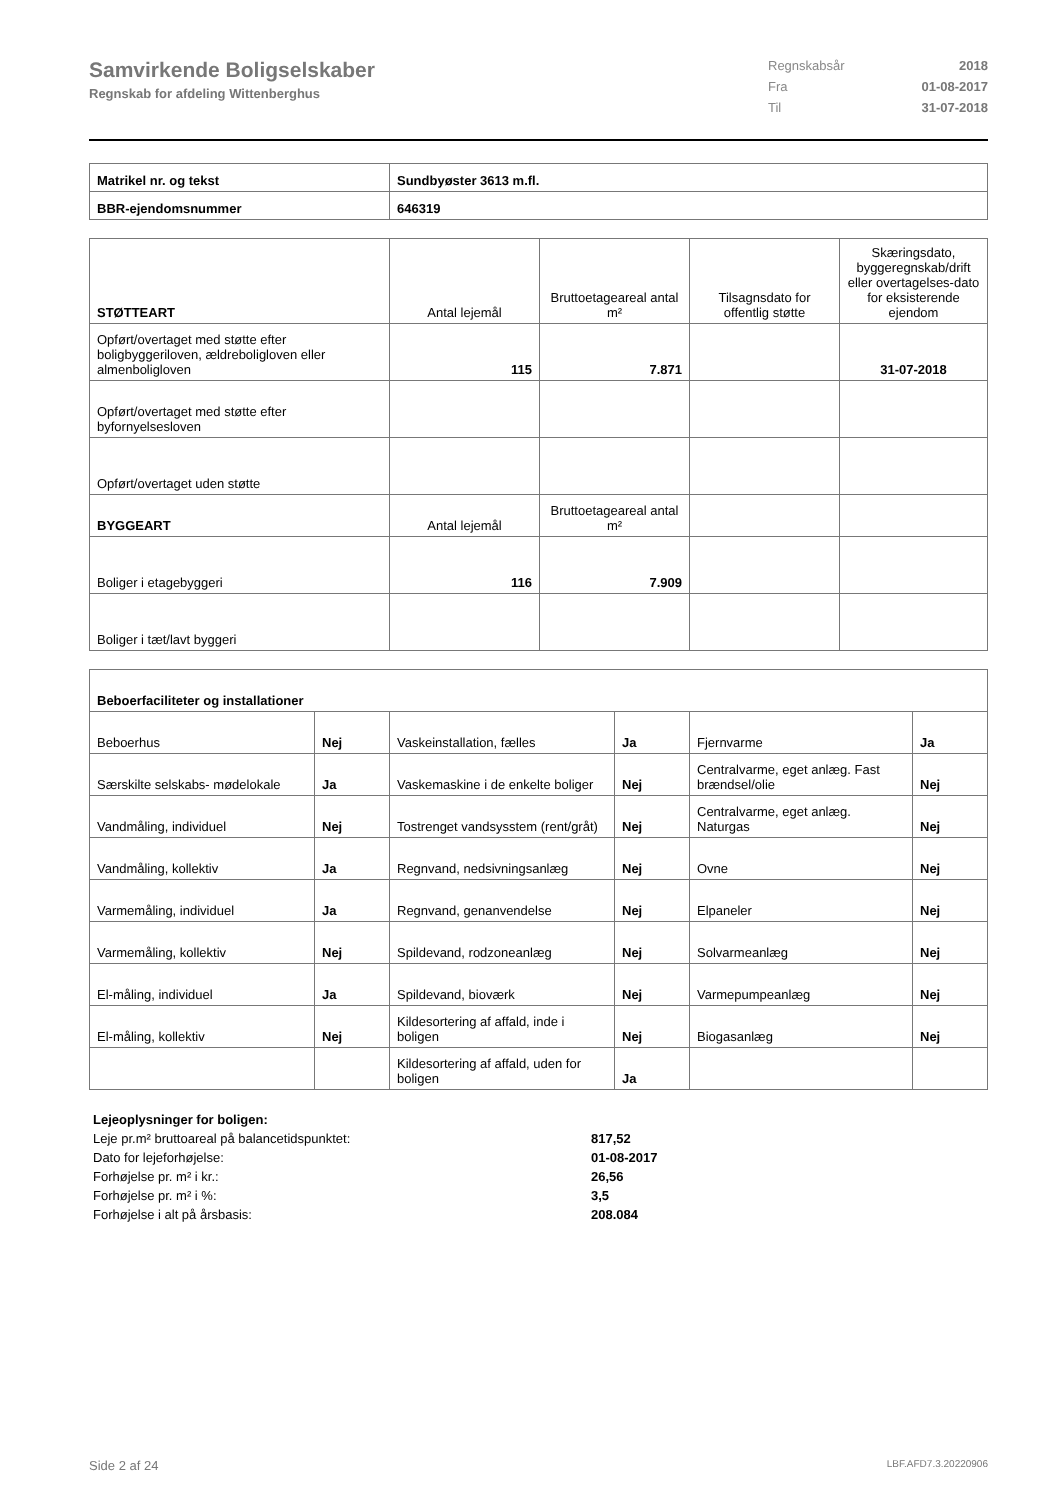Samvirkende Boligselskaber
Regnskab for afdeling Wittenberghus
Regnskabsår 2018
Fra 01-08-2017
Til 31-07-2018
| Matrikel nr. og tekst | Sundbyøster 3613 m.fl. |
| BBR-ejendomsnummer | 646319 |
| STØTTEART | Antal lejemål | Bruttoetageareal antal m² | Tilsagnsdato for offentlig støtte | Skæringsdato, byggeregnskab/drift eller overtagelses-dato for eksisterende ejendom |
| --- | --- | --- | --- | --- |
| Opført/overtaget med støtte efter boligbyggeriloven, ældreboligloven eller almenboligloven | 115 | 7.871 | | 31-07-2018 |
| Opført/overtaget med støtte efter byfornyelsesloven | | | | |
| Opført/overtaget uden støtte | | | | |
| BYGGEART | Antal lejemål | Bruttoetageareal antal m² | | |
| Boliger i etagebyggeri | 116 | 7.909 | | |
| Boliger i tæt/lavt byggeri | | | | |
| Beboerfaciliteter og installationer | | | | | |
| --- | --- | --- | --- | --- | --- |
| Beboerhus | Nej | Vaskeinstallation, fælles | Ja | Fjernvarme | Ja |
| Særskilte selskabs- mødelokale | Ja | Vaskemaskine i de enkelte boliger | Nej | Centralvarme, eget anlæg. Fast brændsel/olie | Nej |
| Vandmåling, individuel | Nej | Tostrenget vandsysstem (rent/gråt) | Nej | Centralvarme, eget anlæg. Naturgas | Nej |
| Vandmåling, kollektiv | Ja | Regnvand, nedsivningsanlæg | Nej | Ovne | Nej |
| Varmemåling, individuel | Ja | Regnvand, genanvendelse | Nej | Elpaneler | Nej |
| Varmemåling, kollektiv | Nej | Spildevand, rodzoneanlæg | Nej | Solvarmeanlæg | Nej |
| El-måling, individuel | Ja | Spildevand, bioværk | Nej | Varmepumpeanlæg | Nej |
| El-måling, kollektiv | Nej | Kildesortering af affald, inde i boligen | Nej | Biogasanlæg | Nej |
| | | Kildesortering af affald, uden for boligen | Ja | | |
| Lejeoplysninger for boligen: | |
| Leje pr.m² bruttoareal på balancetidspunktet: | 817,52 |
| Dato for lejeforhøjelse: | 01-08-2017 |
| Forhøjelse pr. m² i kr.: | 26,56 |
| Forhøjelse pr. m² i %: | 3,5 |
| Forhøjelse i alt på årsbasis: | 208.084 |
Side 2 af 24 LBF.AFD7.3.20220906